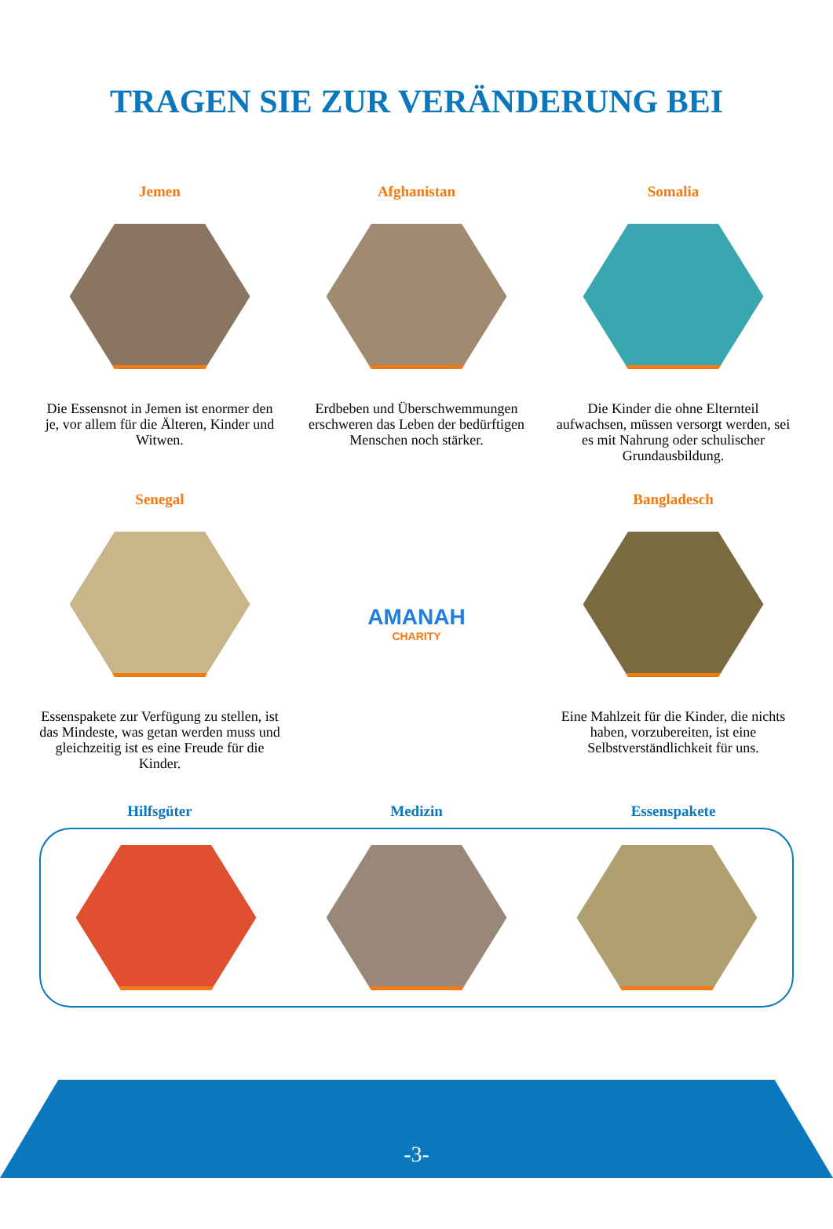TRAGEN SIE ZUR VERÄNDERUNG BEI
Jemen
Die Essensnot in Jemen ist enormer den je, vor allem für die Älteren, Kinder und Witwen.
Afghanistan
Erdbeben und Überschwemmungen erschweren das Leben der bedürftigen Menschen noch stärker.
Somalia
Die Kinder die ohne Elternteil aufwachsen, müssen versorgt werden, sei es mit Nahrung oder schulischer Grundausbildung.
Senegal
Essenspakete zur Verfügung zu stellen, ist das Mindeste, was getan werden muss und gleichzeitig ist es eine Freude für die Kinder.
AMANAH
CHARITY
Bangladesch
Eine Mahlzeit für die Kinder, die nichts haben, vorzubereiten, ist eine Selbstverständlichkeit für uns.
Hilfsgüter Medizin Essenspakete
-3-